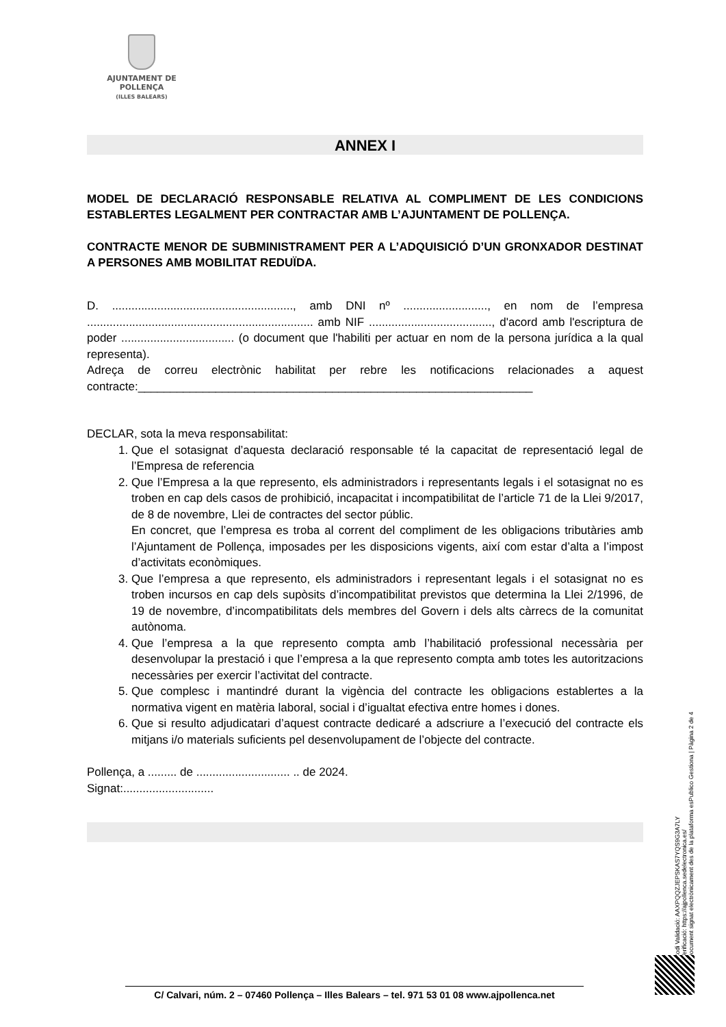AJUNTAMENT DE POLLENÇA
(ILLES BALEARS)
ANNEX I
MODEL DE DECLARACIÓ RESPONSABLE RELATIVA AL COMPLIMENT DE LES CONDICIONS ESTABLERTES LEGALMENT PER CONTRACTAR AMB L’AJUNTAMENT DE POLLENÇA.
CONTRACTE MENOR DE SUBMINISTRAMENT PER A L’ADQUISICIÓ D’UN GRONXADOR DESTINAT A PERSONES AMB MOBILITAT REDUÏDA.
D. ........................................................, amb DNI nº .........................., en nom de l’empresa ...................................................................... amb NIF ......................................, d'acord amb l'escriptura de poder ................................... (o document que l'habiliti per actuar en nom de la persona jurídica a la qual representa).
Adreça de correu electrònic habilitat per rebre les notificacions relacionades a aquest contracte:_____________________________________________________________
DECLAR, sota la meva responsabilitat:
1. Que el sotasignat d’aquesta declaració responsable té la capacitat de representació legal de l’Empresa de referencia
2. Que l’Empresa a la que represento, els administradors i representants legals i el sotasignat no es troben en cap dels casos de prohibició, incapacitat i incompatibilitat de l’article 71 de la Llei 9/2017, de 8 de novembre, Llei de contractes del sector públic.
En concret, que l’empresa es troba al corrent del compliment de les obligacions tributàries amb l’Ajuntament de Pollença, imposades per les disposicions vigents, així com estar d’alta a l’impost d’activitats econòmiques.
3. Que l’empresa a que represento, els administradors i representant legals i el sotasignat no es troben incursos en cap dels supòsits d’incompatibilitat previstos que determina la Llei 2/1996, de 19 de novembre, d’incompatibilitats dels membres del Govern i dels alts càrrecs de la comunitat autònoma.
4. Que l’empresa a la que represento compta amb l’habilitació professional necessària per desenvolupar la prestació i que l’empresa a la que represento compta amb totes les autoritzacions necessàries per exercir l’activitat del contracte.
5. Que complesc i mantindré durant la vigència del contracte les obligacions establertes a la normativa vigent en matèria laboral, social i d’igualtat efectiva entre homes i dones.
6. Que si resulto adjudicatari d’aquest contracte dedicaré a adscriure a l’execució del contracte els mitjans i/o materials suficients pel desenvolupament de l’objecte del contracte.
Pollença, a ......... de ............................. .. de 2024.
Signat:............................
Codi Validació: AAXPQQZJEPSKAS7YQS9G3A7LY
Verificació: https://ajpollenca.sedelectronica.es/
Document signat electrònicament des de la plataforma esPublico Gestiona | Pàgina 2 de 4
C/ Calvari, núm. 2 – 07460 Pollença – Illes Balears – tel. 971 53 01 08 www.ajpollenca.net